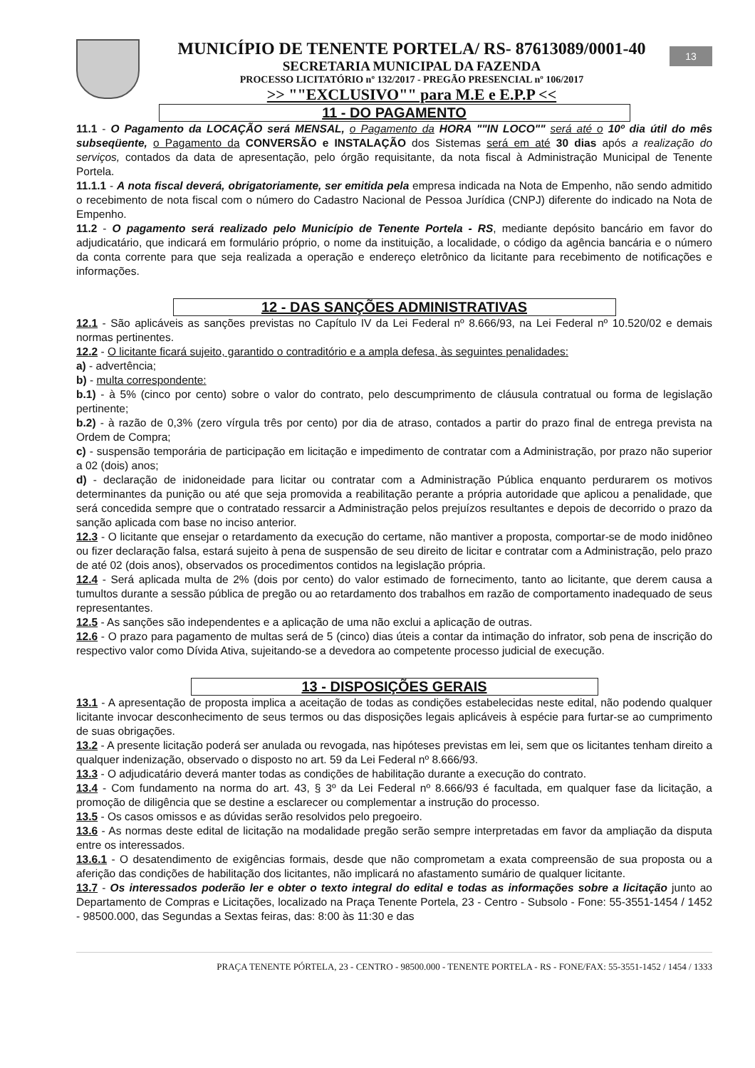MUNICÍPIO DE TENENTE PORTELA/ RS- 87613089/0001-40
SECRETARIA MUNICIPAL DA FAZENDA
PROCESSO LICITATÓRIO nº 132/2017 - PREGÃO PRESENCIAL nº 106/2017
>> ""EXCLUSIVO"" para M.E e E.P.P <<
13
11 - DO PAGAMENTO
11.1 - O Pagamento da LOCAÇÃO será MENSAL, o Pagamento da HORA ""IN LOCO"" será até o 10º dia útil do mês subseqüente, o Pagamento da CONVERSÃO e INSTALAÇÃO dos Sistemas será em até 30 dias após a realização do serviços, contados da data de apresentação, pelo órgão requisitante, da nota fiscal à Administração Municipal de Tenente Portela.
11.1.1 - A nota fiscal deverá, obrigatoriamente, ser emitida pela empresa indicada na Nota de Empenho, não sendo admitido o recebimento de nota fiscal com o número do Cadastro Nacional de Pessoa Jurídica (CNPJ) diferente do indicado na Nota de Empenho.
11.2 - O pagamento será realizado pelo Município de Tenente Portela - RS, mediante depósito bancário em favor do adjudicatário, que indicará em formulário próprio, o nome da instituição, a localidade, o código da agência bancária e o número da conta corrente para que seja realizada a operação e endereço eletrônico da licitante para recebimento de notificações e informações.
12 - DAS SANÇÕES ADMINISTRATIVAS
12.1 - São aplicáveis as sanções previstas no Capítulo IV da Lei Federal nº 8.666/93, na Lei Federal nº 10.520/02 e demais normas pertinentes.
12.2 - O licitante ficará sujeito, garantido o contraditório e a ampla defesa, às seguintes penalidades:
a) - advertência;
b) - multa correspondente:
b.1) - à 5% (cinco por cento) sobre o valor do contrato, pelo descumprimento de cláusula contratual ou forma de legislação pertinente;
b.2) - à razão de 0,3% (zero vírgula três por cento) por dia de atraso, contados a partir do prazo final de entrega prevista na Ordem de Compra;
c) - suspensão temporária de participação em licitação e impedimento de contratar com a Administração, por prazo não superior a 02 (dois) anos;
d) - declaração de inidoneidade para licitar ou contratar com a Administração Pública enquanto perdurarem os motivos determinantes da punição ou até que seja promovida a reabilitação perante a própria autoridade que aplicou a penalidade, que será concedida sempre que o contratado ressarcir a Administração pelos prejuízos resultantes e depois de decorrido o prazo da sanção aplicada com base no inciso anterior.
12.3 - O licitante que ensejar o retardamento da execução do certame, não mantiver a proposta, comportar-se de modo inidôneo ou fizer declaração falsa, estará sujeito à pena de suspensão de seu direito de licitar e contratar com a Administração, pelo prazo de até 02 (dois anos), observados os procedimentos contidos na legislação própria.
12.4 - Será aplicada multa de 2% (dois por cento) do valor estimado de fornecimento, tanto ao licitante, que derem causa a tumultos durante a sessão pública de pregão ou ao retardamento dos trabalhos em razão de comportamento inadequado de seus representantes.
12.5 - As sanções são independentes e a aplicação de uma não exclui a aplicação de outras.
12.6 - O prazo para pagamento de multas será de 5 (cinco) dias úteis a contar da intimação do infrator, sob pena de inscrição do respectivo valor como Dívida Ativa, sujeitando-se a devedora ao competente processo judicial de execução.
13 - DISPOSIÇÕES GERAIS
13.1 - A apresentação de proposta implica a aceitação de todas as condições estabelecidas neste edital, não podendo qualquer licitante invocar desconhecimento de seus termos ou das disposições legais aplicáveis à espécie para furtar-se ao cumprimento de suas obrigações.
13.2 - A presente licitação poderá ser anulada ou revogada, nas hipóteses previstas em lei, sem que os licitantes tenham direito a qualquer indenização, observado o disposto no art. 59 da Lei Federal nº 8.666/93.
13.3 - O adjudicatário deverá manter todas as condições de habilitação durante a execução do contrato.
13.4 - Com fundamento na norma do art. 43, § 3º da Lei Federal nº 8.666/93 é facultada, em qualquer fase da licitação, a promoção de diligência que se destine a esclarecer ou complementar a instrução do processo.
13.5 - Os casos omissos e as dúvidas serão resolvidos pelo pregoeiro.
13.6 - As normas deste edital de licitação na modalidade pregão serão sempre interpretadas em favor da ampliação da disputa entre os interessados.
13.6.1 - O desatendimento de exigências formais, desde que não comprometam a exata compreensão de sua proposta ou a aferição das condições de habilitação dos licitantes, não implicará no afastamento sumário de qualquer licitante.
13.7 - Os interessados poderão ler e obter o texto integral do edital e todas as informações sobre a licitação junto ao Departamento de Compras e Licitações, localizado na Praça Tenente Portela, 23 - Centro - Subsolo - Fone: 55-3551-1454 / 1452 - 98500.000, das Segundas a Sextas feiras, das: 8:00 às 11:30 e das
PRAÇA TENENTE PÓRTELA, 23 - CENTRO - 98500.000 - TENENTE PORTELA - RS - FONE/FAX: 55-3551-1452 / 1454 / 1333